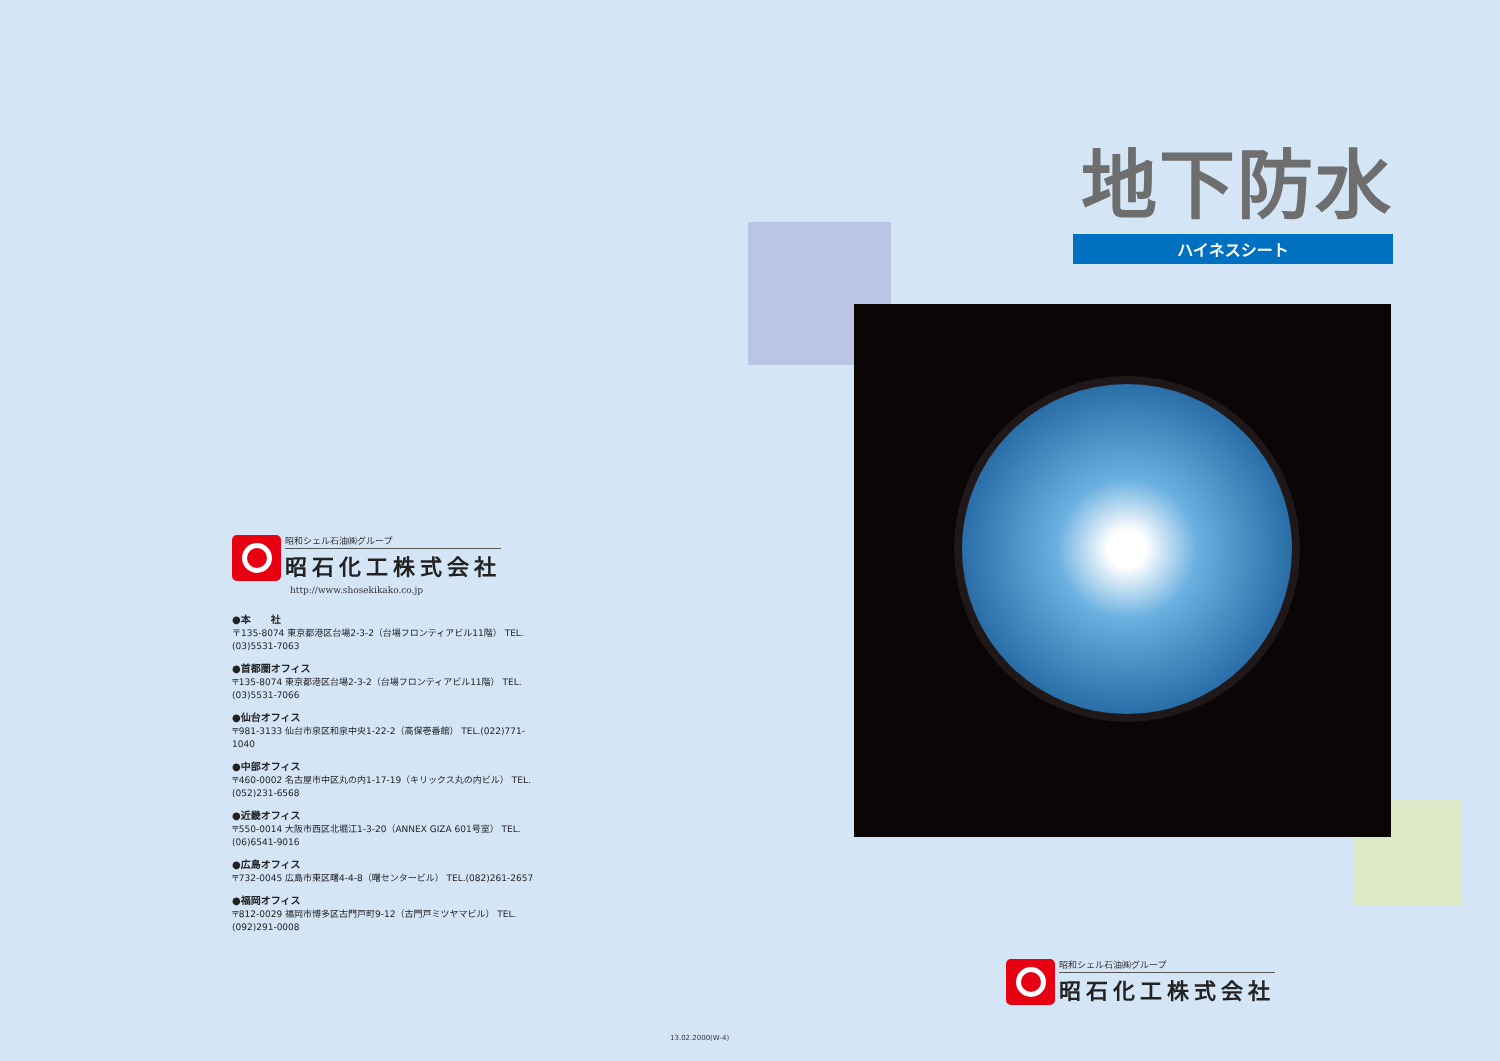昭和シェル石油㈱グループ
昭石化工株式会社
http://www.shosekikako.co.jp
●本　　社
〒135-8074 東京都港区台場2-3-2（台場フロンティアビル11階） TEL.(03)5531-7063
●首都圏オフィス
〒135-8074 東京都港区台場2-3-2（台場フロンティアビル11階） TEL.(03)5531-7066
●仙台オフィス
〒981-3133 仙台市泉区和泉中央1-22-2（高保壱番館） TEL.(022)771-1040
●中部オフィス
〒460-0002 名古屋市中区丸の内1-17-19（キリックス丸の内ビル） TEL.(052)231-6568
●近畿オフィス
〒550-0014 大阪市西区北堀江1-3-20（ANNEX GIZA 601号室） TEL.(06)6541-9016
●広島オフィス
〒732-0045 広島市東区曙4-4-8（曙センタービル） TEL.(082)261-2657
●福岡オフィス
〒812-0029 福岡市博多区古門戸町9-12（古門戸ミツヤマビル） TEL.(092)291-0008
地下防水
ハイネスシート
昭和シェル石油㈱グループ
昭石化工株式会社
13.02.2000(W-4)